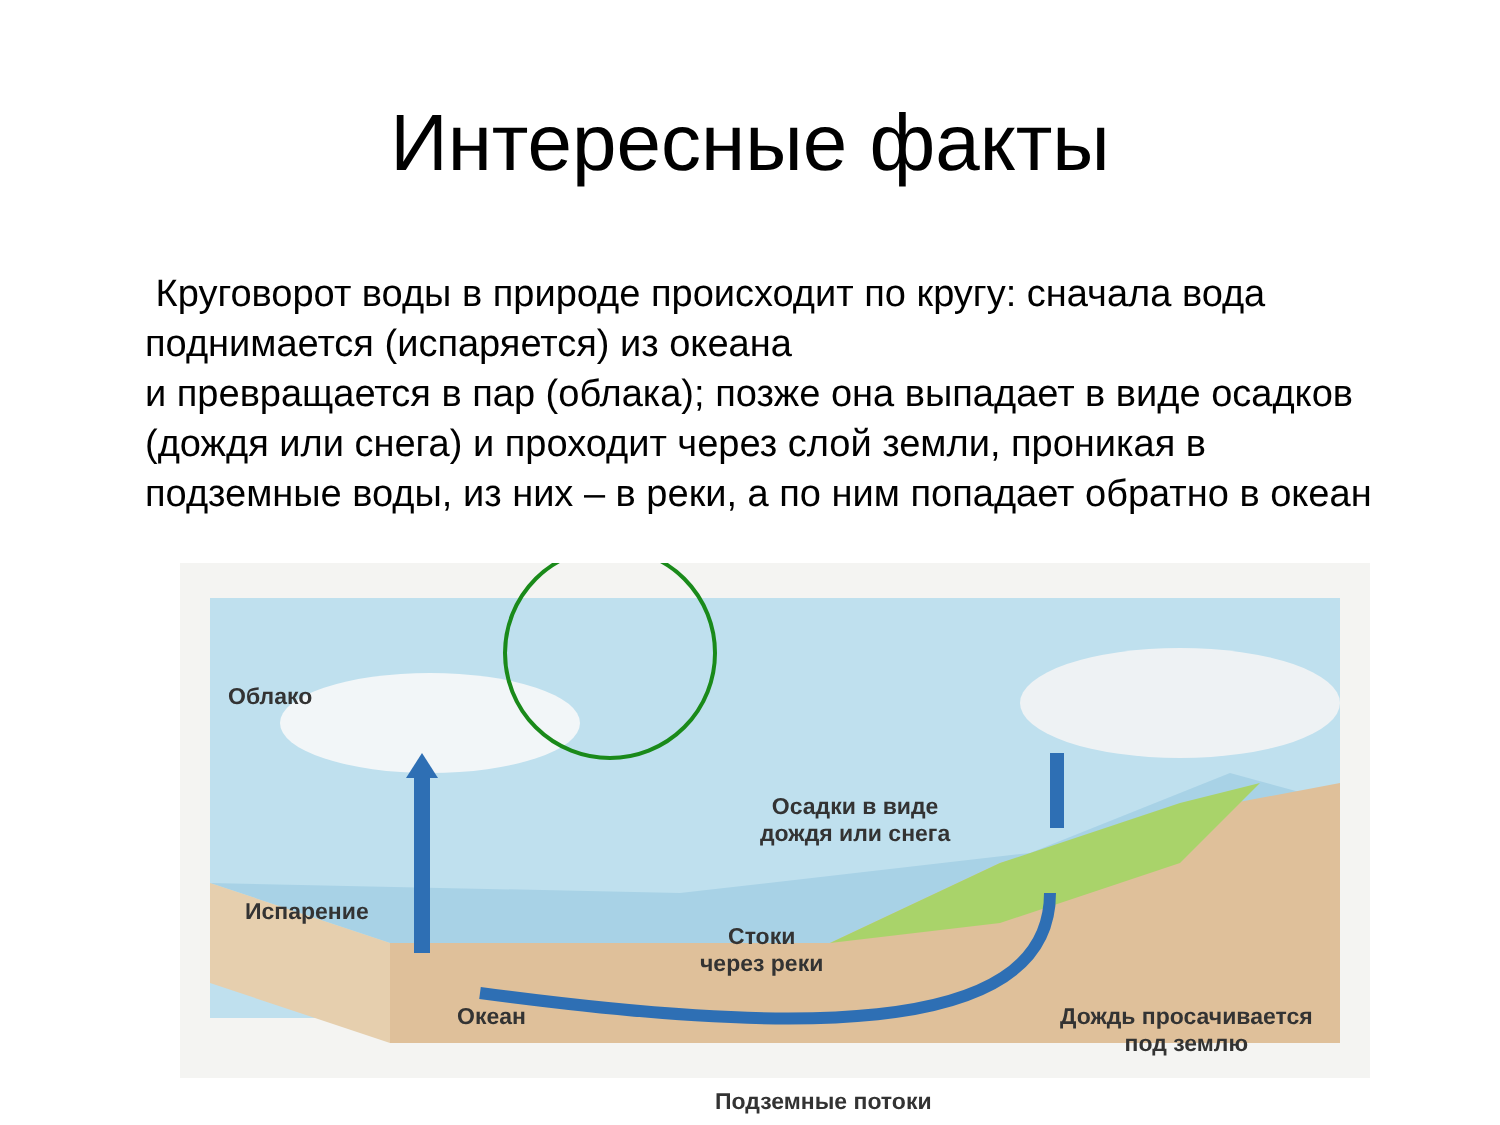Интересные факты
Круговорот воды в природе происходит по кругу: сначала вода поднимается (испаряется) из океана
и превращается в пар (облака); позже она выпадает в виде осадков (дождя или снега) и проходит через слой земли, проникая в подземные воды, из них – в реки, а по ним попадает обратно в океан
Облако
Испарение
Океан
Осадки в виде
дождя или снега
Стоки
через реки
Дождь просачивается
под землю
Подземные потоки